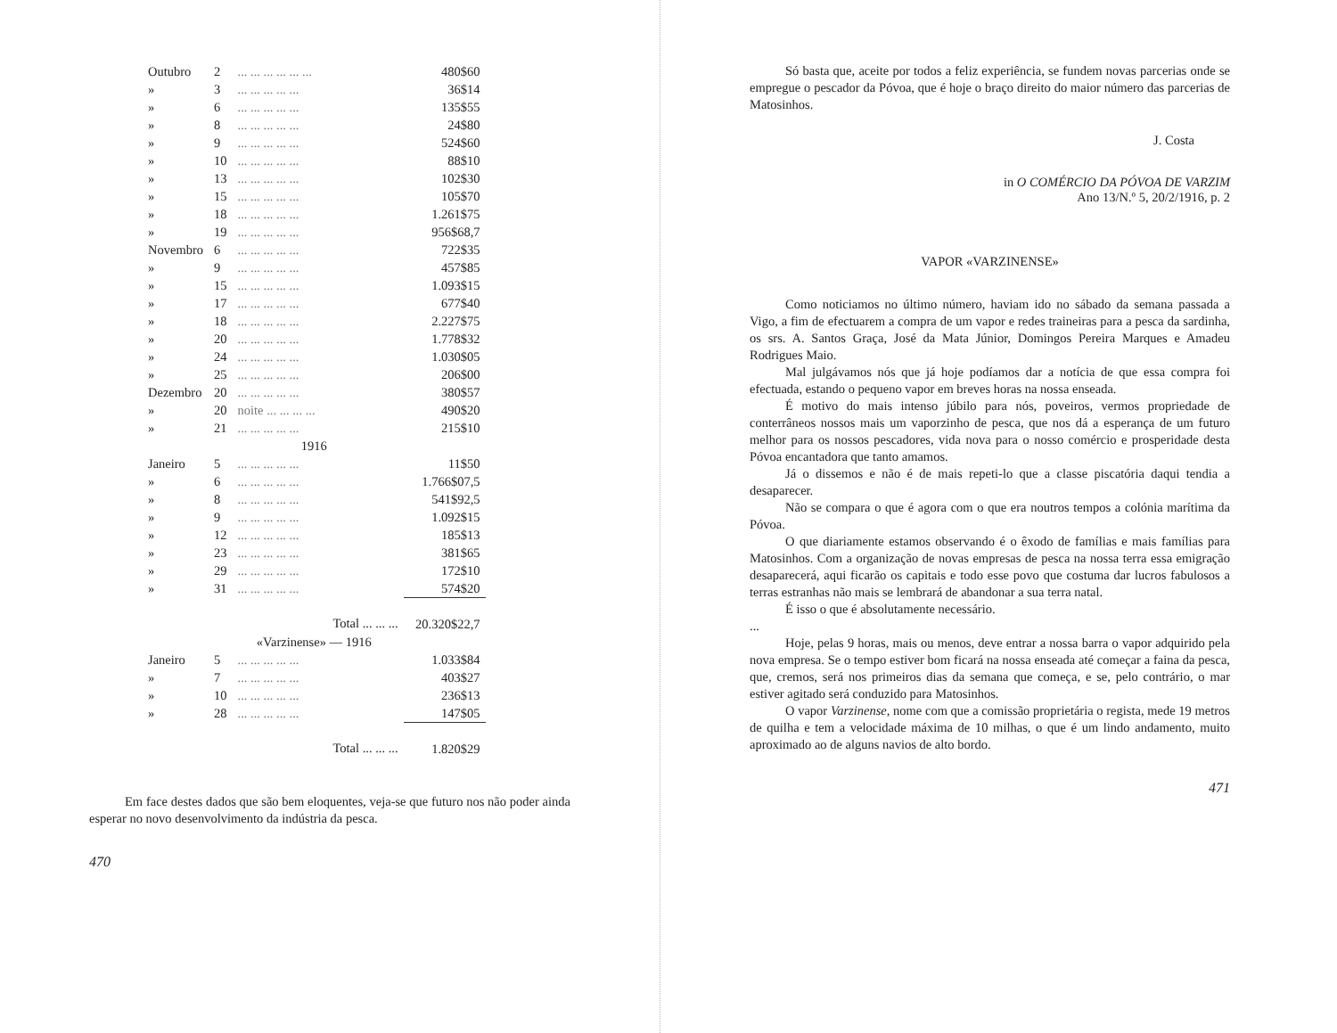| Outubro | 2 | ... ... ... ... ... ... | 480$60 |
| » | 3 | ... ... ... ... ... | 36$14 |
| » | 6 | ... ... ... ... ... | 135$55 |
| » | 8 | ... ... ... ... ... | 24$80 |
| » | 9 | ... ... ... ... ... | 524$60 |
| » | 10 | ... ... ... ... ... | 88$10 |
| » | 13 | ... ... ... ... ... | 102$30 |
| » | 15 | ... ... ... ... ... | 105$70 |
| » | 18 | ... ... ... ... ... | 1.261$75 |
| » | 19 | ... ... ... ... ... | 956$68,7 |
| Novembro | 6 | ... ... ... ... ... | 722$35 |
| » | 9 | ... ... ... ... ... | 457$85 |
| » | 15 | ... ... ... ... ... | 1.093$15 |
| » | 17 | ... ... ... ... ... | 677$40 |
| » | 18 | ... ... ... ... ... | 2.227$75 |
| » | 20 | ... ... ... ... ... | 1.778$32 |
| » | 24 | ... ... ... ... ... | 1.030$05 |
| » | 25 | ... ... ... ... ... | 206$00 |
| Dezembro | 20 | ... ... ... ... ... | 380$57 |
| » | 20 | noite ... ... ... ... | 490$20 |
| » | 21 | ... ... ... ... ... | 215$10 |
| 1916 | | | |
| Janeiro | 5 | ... ... ... ... ... | 11$50 |
| » | 6 | ... ... ... ... ... | 1.766$07,5 |
| » | 8 | ... ... ... ... ... | 541$92,5 |
| » | 9 | ... ... ... ... ... | 1.092$15 |
| » | 12 | ... ... ... ... ... | 185$13 |
| » | 23 | ... ... ... ... ... | 381$65 |
| » | 29 | ... ... ... ... ... | 172$10 |
| » | 31 | ... ... ... ... ... | 574$20 |
| Total ... ... ... | | | 20.320$22,7 |
| «Varzinense» — 1916 | | | |
| Janeiro | 5 | ... ... ... ... ... | 1.033$84 |
| » | 7 | ... ... ... ... ... | 403$27 |
| » | 10 | ... ... ... ... ... | 236$13 |
| » | 28 | ... ... ... ... ... | 147$05 |
| Total ... ... ... | | | 1.820$29 |
Em face destes dados que são bem eloquentes, veja-se que futuro nos não poder ainda esperar no novo desenvolvimento da indústria da pesca.
470
Só basta que, aceite por todos a feliz experiência, se fundem novas parcerias onde se empregue o pescador da Póvoa, que é hoje o braço direito do maior número das parcerias de Matosinhos.
J. Costa
in O COMÉRCIO DA PÓVOA DE VARZIM
Ano 13/N.º 5, 20/2/1916, p. 2
VAPOR «VARZINENSE»
Como noticiamos no último número, haviam ido no sábado da semana passada a Vigo, a fim de efectuarem a compra de um vapor e redes traineiras para a pesca da sardinha, os srs. A. Santos Graça, José da Mata Júnior, Domingos Pereira Marques e Amadeu Rodrigues Maio.
Mal julgávamos nós que já hoje podíamos dar a notícia de que essa compra foi efectuada, estando o pequeno vapor em breves horas na nossa enseada.
É motivo do mais intenso júbilo para nós, poveiros, vermos propriedade de conterrâneos nossos mais um vaporzinho de pesca, que nos dá a esperança de um futuro melhor para os nossos pescadores, vida nova para o nosso comércio e prosperidade desta Póvoa encantadora que tanto amamos.
Já o dissemos e não é de mais repeti-lo que a classe piscatória daqui tendia a desaparecer.
Não se compara o que é agora com o que era noutros tempos a colónia marítima da Póvoa.
O que diariamente estamos observando é o êxodo de famílias e mais famílias para Matosinhos. Com a organização de novas empresas de pesca na nossa terra essa emigração desaparecerá, aqui ficarão os capitais e todo esse povo que costuma dar lucros fabulosos a terras estranhas não mais se lembrará de abandonar a sua terra natal.
É isso o que é absolutamente necessário.
...
Hoje, pelas 9 horas, mais ou menos, deve entrar a nossa barra o vapor adquirido pela nova empresa. Se o tempo estiver bom ficará na nossa enseada até começar a faina da pesca, que, cremos, será nos primeiros dias da semana que começa, e se, pelo contrário, o mar estiver agitado será conduzido para Matosinhos.
O vapor Varzinense, nome com que a comissão proprietária o regista, mede 19 metros de quilha e tem a velocidade máxima de 10 milhas, o que é um lindo andamento, muito aproximado ao de alguns navios de alto bordo.
471